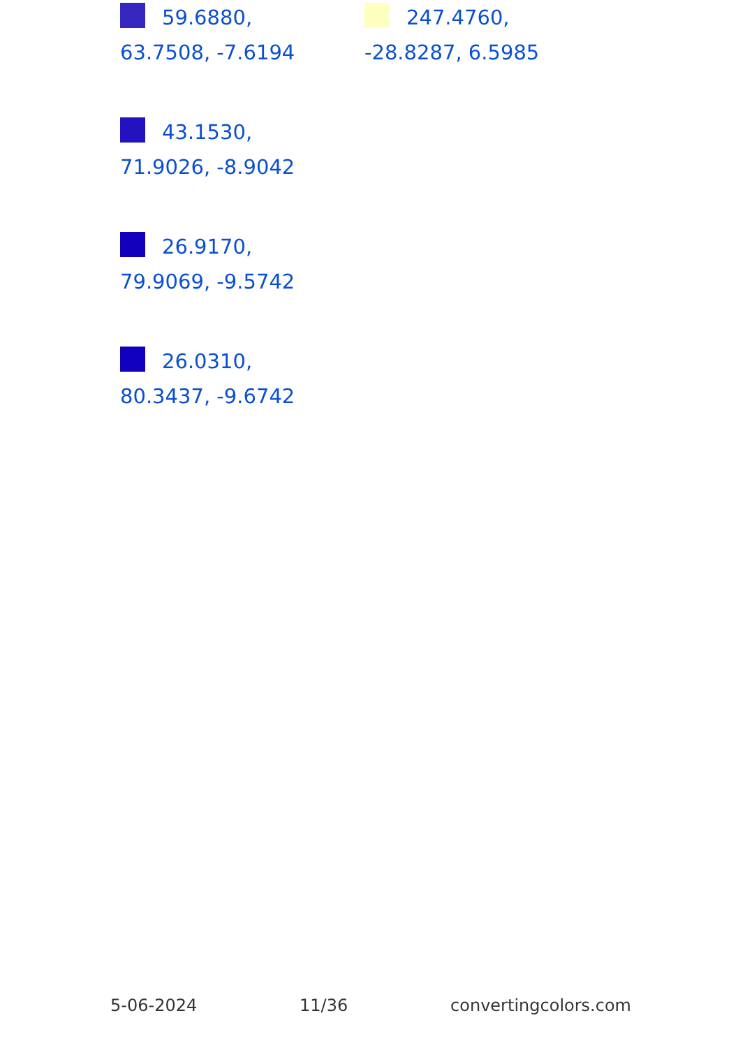59.6880, 63.7508, -7.6194
43.1530, 71.9026, -8.9042
26.9170, 79.9069, -9.5742
26.0310, 80.3437, -9.6742
247.4760, -28.8287, 6.5985
5-06-2024 11/36 convertingcolors.com